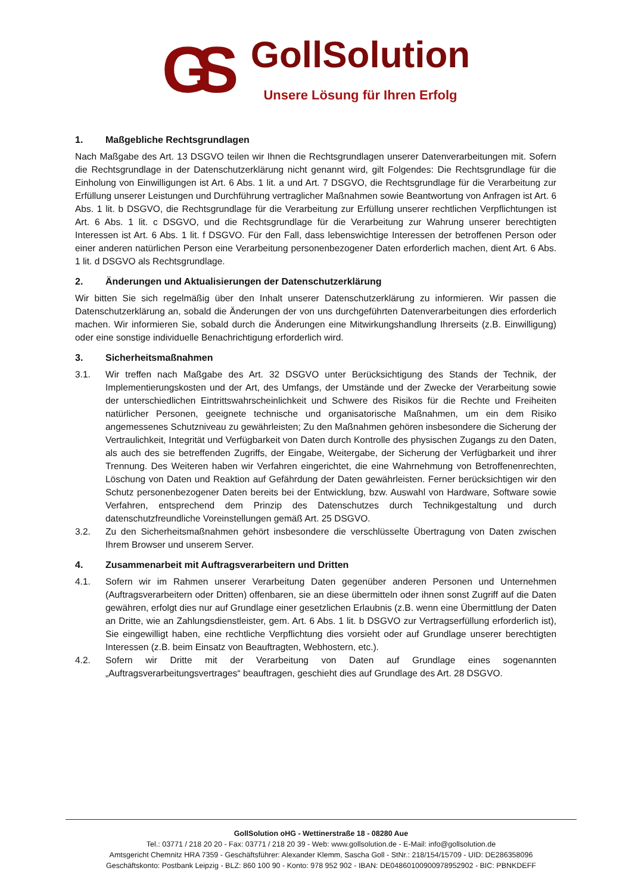GS
GollSolution
Unsere Lösung für Ihren Erfolg
1. Maßgebliche Rechtsgrundlagen
Nach Maßgabe des Art. 13 DSGVO teilen wir Ihnen die Rechtsgrundlagen unserer Datenverarbeitungen mit. Sofern die Rechtsgrundlage in der Datenschutzerklärung nicht genannt wird, gilt Folgendes: Die Rechtsgrundlage für die Einholung von Einwilligungen ist Art. 6 Abs. 1 lit. a und Art. 7 DSGVO, die Rechtsgrundlage für die Verarbeitung zur Erfüllung unserer Leistungen und Durchführung vertraglicher Maßnahmen sowie Beantwortung von Anfragen ist Art. 6 Abs. 1 lit. b DSGVO, die Rechtsgrundlage für die Verarbeitung zur Erfüllung unserer rechtlichen Verpflichtungen ist Art. 6 Abs. 1 lit. c DSGVO, und die Rechtsgrundlage für die Verarbeitung zur Wahrung unserer berechtigten Interessen ist Art. 6 Abs. 1 lit. f DSGVO. Für den Fall, dass lebenswichtige Interessen der betroffenen Person oder einer anderen natürlichen Person eine Verarbeitung personenbezogener Daten erforderlich machen, dient Art. 6 Abs. 1 lit. d DSGVO als Rechtsgrundlage.
2. Änderungen und Aktualisierungen der Datenschutzerklärung
Wir bitten Sie sich regelmäßig über den Inhalt unserer Datenschutzerklärung zu informieren. Wir passen die Datenschutzerklärung an, sobald die Änderungen der von uns durchgeführten Datenverarbeitungen dies erforderlich machen. Wir informieren Sie, sobald durch die Änderungen eine Mitwirkungshandlung Ihrerseits (z.B. Einwilligung) oder eine sonstige individuelle Benachrichtigung erforderlich wird.
3. Sicherheitsmaßnahmen
3.1. Wir treffen nach Maßgabe des Art. 32 DSGVO unter Berücksichtigung des Stands der Technik, der Implementierungskosten und der Art, des Umfangs, der Umstände und der Zwecke der Verarbeitung sowie der unterschiedlichen Eintrittswahrscheinlichkeit und Schwere des Risikos für die Rechte und Freiheiten natürlicher Personen, geeignete technische und organisatorische Maßnahmen, um ein dem Risiko angemessenes Schutzniveau zu gewährleisten; Zu den Maßnahmen gehören insbesondere die Sicherung der Vertraulichkeit, Integrität und Verfügbarkeit von Daten durch Kontrolle des physischen Zugangs zu den Daten, als auch des sie betreffenden Zugriffs, der Eingabe, Weitergabe, der Sicherung der Verfügbarkeit und ihrer Trennung. Des Weiteren haben wir Verfahren eingerichtet, die eine Wahrnehmung von Betroffenenrechten, Löschung von Daten und Reaktion auf Gefährdung der Daten gewährleisten. Ferner berücksichtigen wir den Schutz personenbezogener Daten bereits bei der Entwicklung, bzw. Auswahl von Hardware, Software sowie Verfahren, entsprechend dem Prinzip des Datenschutzes durch Technikgestaltung und durch datenschutzfreundliche Voreinstellungen gemäß Art. 25 DSGVO.
3.2. Zu den Sicherheitsmaßnahmen gehört insbesondere die verschlüsselte Übertragung von Daten zwischen Ihrem Browser und unserem Server.
4. Zusammenarbeit mit Auftragsverarbeitern und Dritten
4.1. Sofern wir im Rahmen unserer Verarbeitung Daten gegenüber anderen Personen und Unternehmen (Auftragsverarbeitern oder Dritten) offenbaren, sie an diese übermitteln oder ihnen sonst Zugriff auf die Daten gewähren, erfolgt dies nur auf Grundlage einer gesetzlichen Erlaubnis (z.B. wenn eine Übermittlung der Daten an Dritte, wie an Zahlungsdienstleister, gem. Art. 6 Abs. 1 lit. b DSGVO zur Vertragserfüllung erforderlich ist), Sie eingewilligt haben, eine rechtliche Verpflichtung dies vorsieht oder auf Grundlage unserer berechtigten Interessen (z.B. beim Einsatz von Beauftragten, Webhostern, etc.).
4.2. Sofern wir Dritte mit der Verarbeitung von Daten auf Grundlage eines sogenannten „Auftragsverarbeitungsvertrages“ beauftragen, geschieht dies auf Grundlage des Art. 28 DSGVO.
GollSolution oHG - Wettinerstraße 18 - 08280 Aue
Tel.: 03771 / 218 20 20 - Fax: 03771 / 218 20 39 - Web: www.gollsolution.de - E-Mail: info@gollsolution.de
Amtsgericht Chemnitz HRA 7359 - Geschäftsführer: Alexander Klemm, Sascha Goll - StNr.: 218/154/15709 - UID: DE286358096
Geschäftskonto: Postbank Leipzig - BLZ: 860 100 90 - Konto: 978 952 902 - IBAN: DE04860100900978952902 - BIC: PBNKDEFF